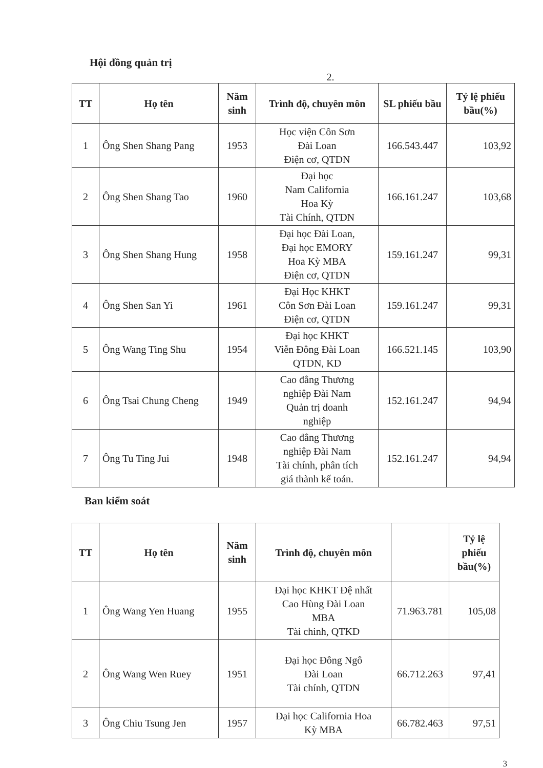Hội đồng quản trị
2.
| TT | Họ tên | Năm sinh | Trình độ, chuyên môn | SL phiếu bầu | Tỷ lệ phiếu bầu(%) |
| --- | --- | --- | --- | --- | --- |
| 1 | Ông Shen Shang Pang | 1953 | Học viện Côn Sơn Đài Loan Điện cơ, QTDN | 166.543.447 | 103,92 |
| 2 | Ông Shen Shang Tao | 1960 | Đại học Nam California Hoa Kỳ Tài Chính, QTDN | 166.161.247 | 103,68 |
| 3 | Ông Shen Shang Hung | 1958 | Đại học Đài Loan, Đại học EMORY Hoa Kỳ MBA Điện cơ, QTDN | 159.161.247 | 99,31 |
| 4 | Ông Shen San Yi | 1961 | Đại Học KHKT Côn Sơn Đài Loan Điện cơ, QTDN | 159.161.247 | 99,31 |
| 5 | Ông Wang Ting Shu | 1954 | Đại học KHKT Viễn Đông Đài Loan QTDN, KD | 166.521.145 | 103,90 |
| 6 | Ông Tsai Chung Cheng | 1949 | Cao đẳng Thương nghiệp Đài Nam Quản trị doanh nghiệp | 152.161.247 | 94,94 |
| 7 | Ông Tu Ting Jui | 1948 | Cao đẳng Thương nghiệp Đài Nam Tài chính, phân tích giá thành kế toán. | 152.161.247 | 94,94 |
Ban kiểm soát
| TT | Họ tên | Năm sinh | Trình độ, chuyên môn | | Tỷ lệ phiếu bầu(%) |
| --- | --- | --- | --- | --- | --- |
| 1 | Ông Wang Yen Huang | 1955 | Đại học KHKT Đệ nhất Cao Hùng Đài Loan MBA Tài chinh, QTKD | 71.963.781 | 105,08 |
| 2 | Ông Wang Wen Ruey | 1951 | Đại học Đông Ngô Đài Loan Tài chính, QTDN | 66.712.263 | 97,41 |
| 3 | Ông Chiu Tsung Jen | 1957 | Đại học California Hoa Kỳ MBA | 66.782.463 | 97,51 |
3